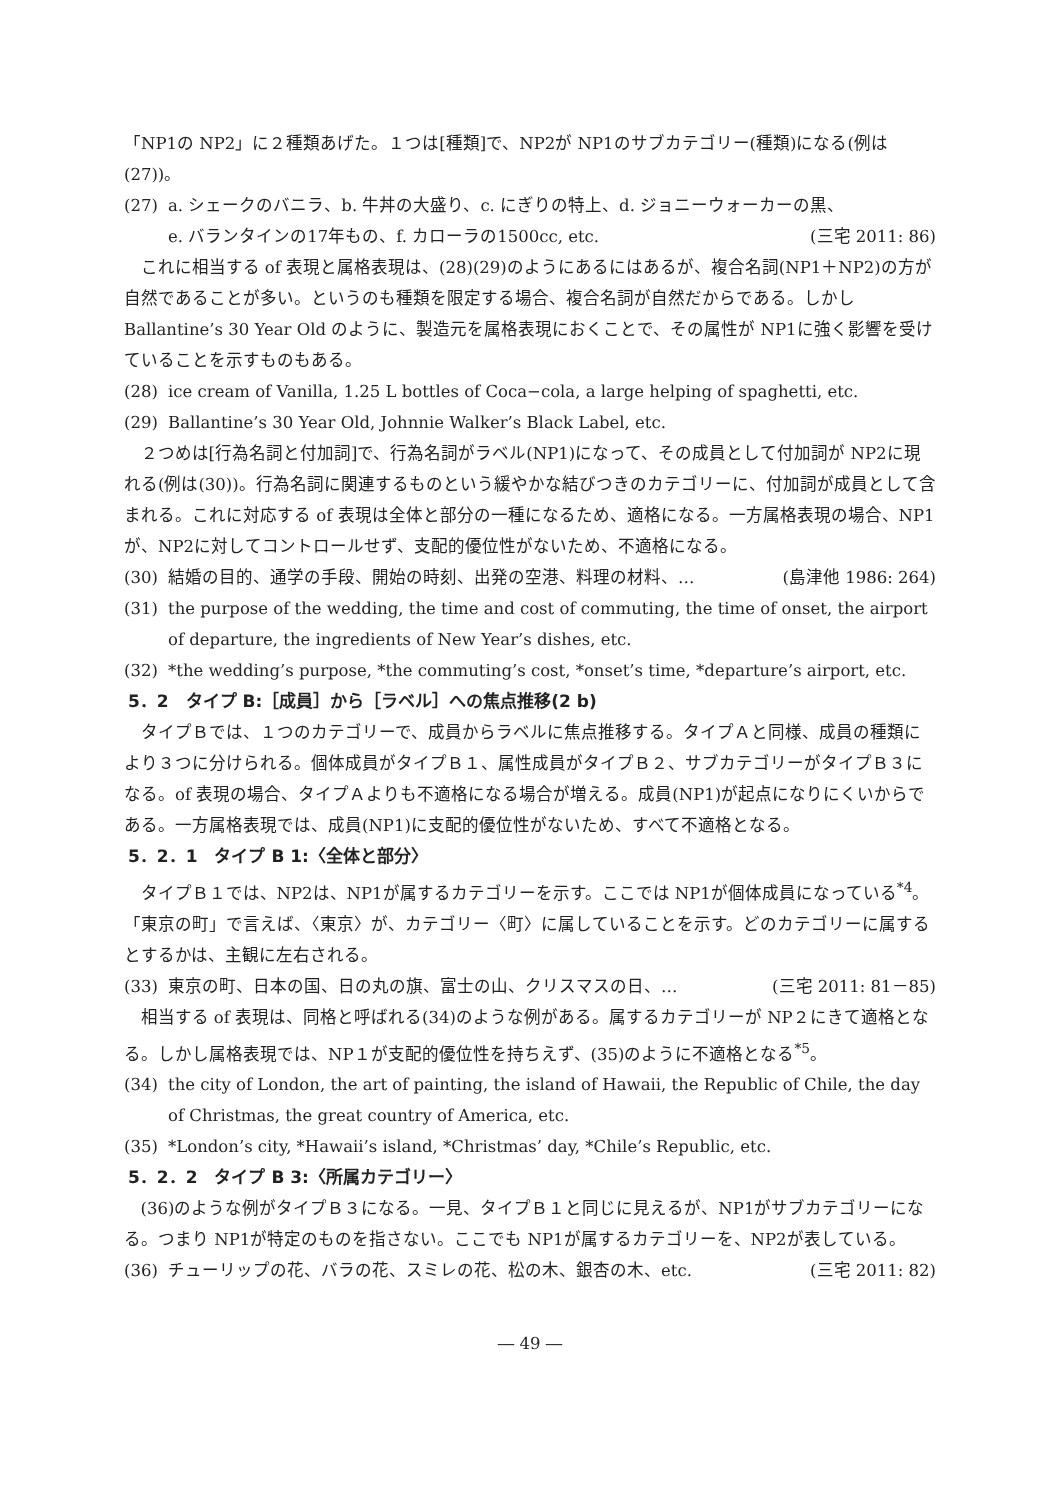「NP1の NP2」に２種類あげた。１つは[種類]で、NP2が NP1のサブカテゴリー(種類)になる(例は(27))。
(27) a. シェークのバニラ、b. 牛丼の大盛り、c. にぎりの特上、d. ジョニーウォーカーの黒、
e. バランタインの17年もの、f. カローラの1500cc, etc. (三宅 2011: 86)
これに相当する of 表現と属格表現は、(28)(29)のようにあるにはあるが、複合名詞(NP1＋NP2)の方が自然であることが多い。というのも種類を限定する場合、複合名詞が自然だからである。しかし Ballantine’s 30 Year Old のように、製造元を属格表現におくことで、その属性が NP1に強く影響を受けていることを示すものもある。
(28) ice cream of Vanilla, 1.25 L bottles of Coca−cola, a large helping of spaghetti, etc.
(29) Ballantine’s 30 Year Old, Johnnie Walker’s Black Label, etc.
２つめは[行為名詞と付加詞]で、行為名詞がラベル(NP1)になって、その成員として付加詞が NP2に現れる(例は(30))。行為名詞に関連するものという緩やかな結びつきのカテゴリーに、付加詞が成員として含まれる。これに対応する of 表現は全体と部分の一種になるため、適格になる。一方属格表現の場合、NP1が、NP2に対してコントロールせず、支配的優位性がないため、不適格になる。
(30) 結婚の目的、通学の手段、開始の時刻、出発の空港、料理の材料、… (島津他 1986: 264)
(31) the purpose of the wedding, the time and cost of commuting, the time of onset, the airport of departure, the ingredients of New Year’s dishes, etc.
(32) *the wedding’s purpose, *the commuting’s cost, *onset’s time, *departure’s airport, etc.
5．2　タイプ B:［成員］から［ラベル］への焦点推移(2 b)
タイプＢでは、１つのカテゴリーで、成員からラベルに焦点推移する。タイプＡと同様、成員の種類により３つに分けられる。個体成員がタイプＢ１、属性成員がタイプＢ２、サブカテゴリーがタイプＢ３になる。of 表現の場合、タイプＡよりも不適格になる場合が増える。成員(NP1)が起点になりにくいからである。一方属格表現では、成員(NP1)に支配的優位性がないため、すべて不適格となる。
5．2．1　タイプ B 1:〈全体と部分〉
タイプＢ１では、NP2は、NP1が属するカテゴリーを示す。ここでは NP1が個体成員になっている<sup>*4</sup>。「東京の町」で言えば、〈東京〉が、カテゴリー〈町〉に属していることを示す。どのカテゴリーに属するとするかは、主観に左右される。
(33) 東京の町、日本の国、日の丸の旗、富士の山、クリスマスの日、… (三宅 2011: 81－85)
相当する of 表現は、同格と呼ばれる(34)のような例がある。属するカテゴリーが NP２にきて適格となる。しかし属格表現では、NP１が支配的優位性を持ちえず、(35)のように不適格となる<sup>*5</sup>。
(34) the city of London, the art of painting, the island of Hawaii, the Republic of Chile, the day of Christmas, the great country of America, etc.
(35) *London’s city, *Hawaii’s island, *Christmas’ day, *Chile’s Republic, etc.
5．2．2　タイプ B 3:〈所属カテゴリー〉
(36)のような例がタイプＢ３になる。一見、タイプＢ１と同じに見えるが、NP1がサブカテゴリーになる。つまり NP1が特定のものを指さない。ここでも NP1が属するカテゴリーを、NP2が表している。
(36) チューリップの花、バラの花、スミレの花、松の木、銀杏の木、etc. (三宅 2011: 82)
― 49 ―